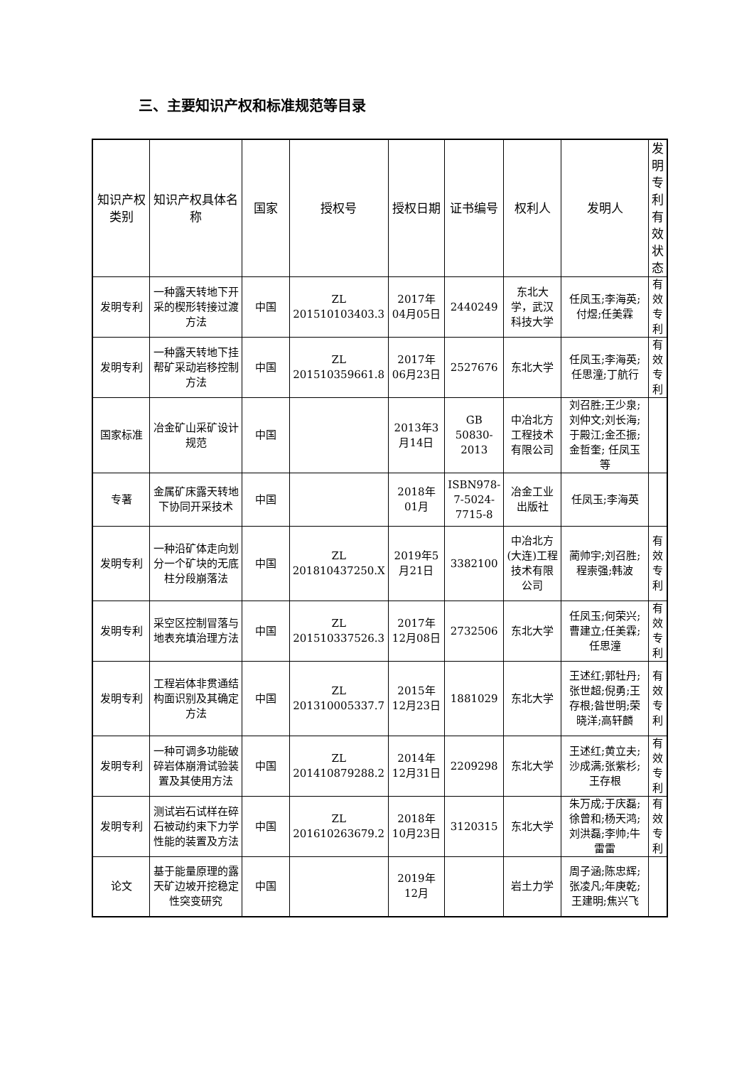三、主要知识产权和标准规范等目录
| 知识产权类别 | 知识产权具体名称 | 国家 | 授权号 | 授权日期 | 证书编号 | 权利人 | 发明人 | 发明专利有效状态 |
| --- | --- | --- | --- | --- | --- | --- | --- | --- |
| 发明专利 | 一种露天转地下开采的楔形转接过渡方法 | 中国 | ZL 201510103403.3 | 2017年04月05日 | 2440249 | 东北大学，武汉科技大学 | 任凤玉;李海英;付煜;任美霖 | 有效专利 |
| 发明专利 | 一种露天转地下挂帮矿采动岩移控制方法 | 中国 | ZL 201510359661.8 | 2017年06月23日 | 2527676 | 东北大学 | 任凤玉;李海英;任思潼;丁航行 | 有效专利 |
| 国家标准 | 冶金矿山采矿设计规范 | 中国 | | 2013年3月14日 | GB 50830-2013 | 中冶北方工程技术有限公司 | 刘召胜;王少泉;刘仲文;刘长海;于殿江;金丕振;金哲奎; 任凤玉等 | |
| 专著 | 金属矿床露天转地下协同开采技术 | 中国 | | 2018年01月 | ISBN978-7-5024-7715-8 | 冶金工业出版社 | 任凤玉;李海英 | |
| 发明专利 | 一种沿矿体走向划分一个矿块的无底柱分段崩落法 | 中国 | ZL 201810437250.X | 2019年5月21日 | 3382100 | 中冶北方(大连)工程技术有限公司 | 蔺帅宇;刘召胜;程崇强;韩波 | 有效专利 |
| 发明专利 | 采空区控制冒落与地表充填治理方法 | 中国 | ZL 201510337526.3 | 2017年12月08日 | 2732506 | 东北大学 | 任凤玉;何荣兴;曹建立;任美霖;任思潼 | 有效专利 |
| 发明专利 | 工程岩体非贯通结构面识别及其确定方法 | 中国 | ZL 201310005337.7 | 2015年12月23日 | 1881029 | 东北大学 | 王述红;郭牡丹;张世超;倪勇;王存根;昝世明;荣晓洋;高轩麟 | 有效专利 |
| 发明专利 | 一种可调多功能破碎岩体崩滑试验装置及其使用方法 | 中国 | ZL 201410879288.2 | 2014年12月31日 | 2209298 | 东北大学 | 王述红;黄立夫;沙成满;张紫杉;王存根 | 有效专利 |
| 发明专利 | 测试岩石试样在碎石被动约束下力学性能的装置及方法 | 中国 | ZL 201610263679.2 | 2018年10月23日 | 3120315 | 东北大学 | 朱万成;于庆磊;徐曾和;杨天鸿;刘洪磊;李帅;牛雷雷 | 有效专利 |
| 论文 | 基于能量原理的露天矿边坡开挖稳定性突变研究 | 中国 | | 2019年12月 | | 岩土力学 | 周子涵;陈忠辉;张凌凡;年庚乾;王建明;焦兴飞 | |